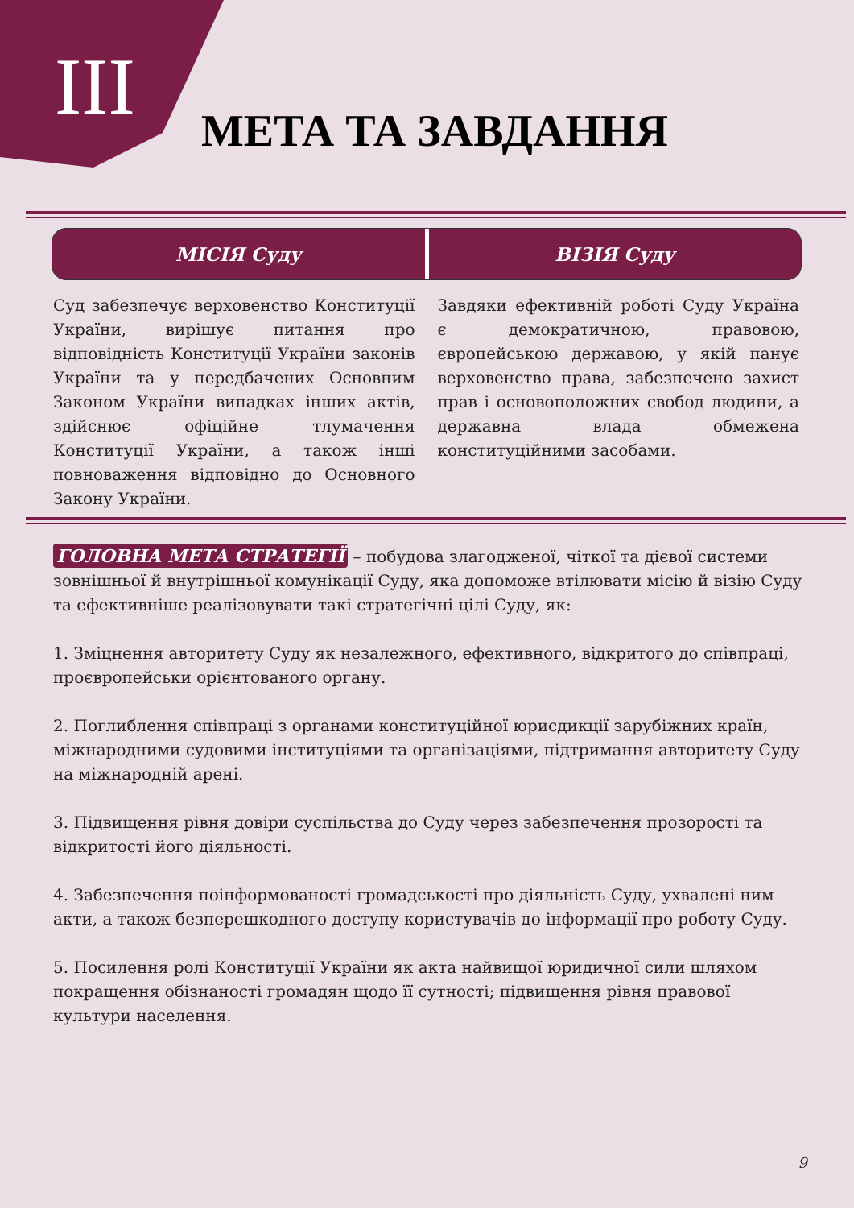III МЕТА ТА ЗАВДАННЯ
МІСІЯ Суду ВІЗІЯ Суду
Суд забезпечує верховенство Конституції України, вирішує питання про відповідність Конституції України законів України та у передбачених Основним Законом України випадках інших актів, здійснює офіційне тлумачення Конституції України, а також інші повноваження відповідно до Основного Закону України.
Завдяки ефективній роботі Суду Україна є демократичною, правовою, європейською державою, у якій панує верховенство права, забезпечено захист прав і основоположних свобод людини, а державна влада обмежена конституційними засобами.
ГОЛОВНА МЕТА СТРАТЕГІЇ – побудова злагодженої, чіткої та дієвої системи зовнішньої й внутрішньої комунікації Суду, яка допоможе втілювати місію й візію Суду та ефективніше реалізовувати такі стратегічні цілі Суду, як:
1. Зміцнення авторитету Суду як незалежного, ефективного, відкритого до співпраці, проєвропейськи орієнтованого органу.
2. Поглиблення співпраці з органами конституційної юрисдикції зарубіжних країн, міжнародними судовими інституціями та організаціями, підтримання авторитету Суду на міжнародній арені.
3. Підвищення рівня довіри суспільства до Суду через забезпечення прозорості та відкритості його діяльності.
4. Забезпечення поінформованості громадськості про діяльність Суду, ухвалені ним акти, а також безперешкодного доступу користувачів до інформації про роботу Суду.
5. Посилення ролі Конституції України як акта найвищої юридичної сили шляхом покращення обізнаності громадян щодо її сутності; підвищення рівня правової культури населення.
9